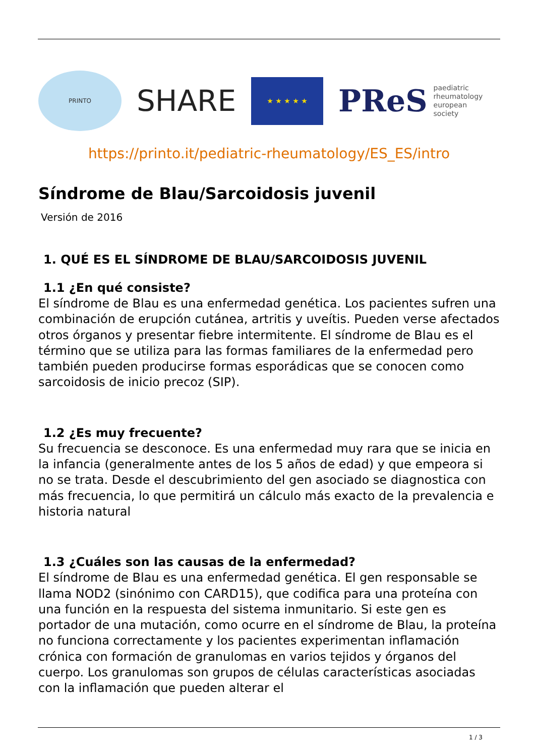PRINTO
SHARE
★ ★ ★ ★ ★
PReS paediatric
rheumatology
european
society
https://printo.it/pediatric-rheumatology/ES_ES/intro
Síndrome de Blau/Sarcoidosis juvenil
Versión de 2016
1. QUÉ ES EL SÍNDROME DE BLAU/SARCOIDOSIS JUVENIL
1.1 ¿En qué consiste?
El síndrome de Blau es una enfermedad genética. Los pacientes sufren una combinación de erupción cutánea, artritis y uveítis. Pueden verse afectados otros órganos y presentar fiebre intermitente. El síndrome de Blau es el término que se utiliza para las formas familiares de la enfermedad pero también pueden producirse formas esporádicas que se conocen como sarcoidosis de inicio precoz (SIP).
1.2 ¿Es muy frecuente?
Su frecuencia se desconoce. Es una enfermedad muy rara que se inicia en la infancia (generalmente antes de los 5 años de edad) y que empeora si no se trata. Desde el descubrimiento del gen asociado se diagnostica con más frecuencia, lo que permitirá un cálculo más exacto de la prevalencia e historia natural
1.3 ¿Cuáles son las causas de la enfermedad?
El síndrome de Blau es una enfermedad genética. El gen responsable se llama NOD2 (sinónimo con CARD15), que codifica para una proteína con una función en la respuesta del sistema inmunitario. Si este gen es portador de una mutación, como ocurre en el síndrome de Blau, la proteína no funciona correctamente y los pacientes experimentan inflamación crónica con formación de granulomas en varios tejidos y órganos del cuerpo. Los granulomas son grupos de células características asociadas con la inflamación que pueden alterar el
1 / 3